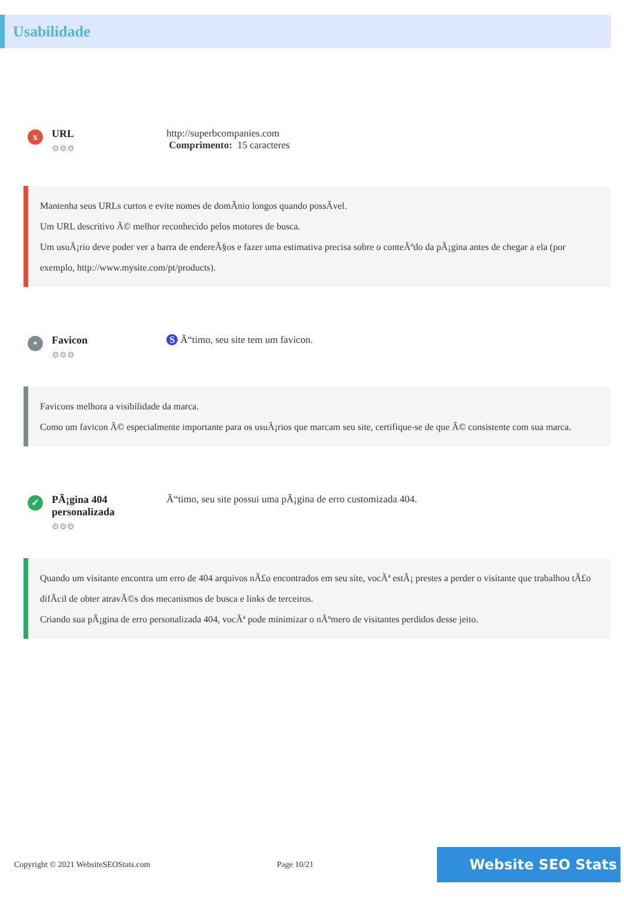Usabilidade
x
URL
⚙⚙⚙
http://superbcompanies.com
Comprimento: 15 caracteres
Mantenha seus URLs curtos e evite nomes de domÃnio longos quando possÃvel.
Um URL descritivo Ã© melhor reconhecido pelos motores de busca.
Um usuÃ¡rio deve poder ver a barra de endereÃ§os e fazer uma estimativa precisa sobre o conteÃºdo da pÃ¡gina antes de chegar a ela (por exemplo, http://www.mysite.com/pt/products).
•
Favicon
⚙⚙⚙
S Ã“timo, seu site tem um favicon.
Favicons melhora a visibilidade da marca.
Como um favicon Ã© especialmente importante para os usuÃ¡rios que marcam seu site, certifique-se de que Ã© consistente com sua marca.
✓
PÃ¡gina 404 personalizada
⚙⚙⚙
Ã“timo, seu site possui uma pÃ¡gina de erro customizada 404.
Quando um visitante encontra um erro de 404 arquivos nÃ£o encontrados em seu site, vocÃª estÃ¡ prestes a perder o visitante que trabalhou tÃ£o difÃcil de obter atravÃ©s dos mecanismos de busca e links de terceiros.
Criando sua pÃ¡gina de erro personalizada 404, vocÃª pode minimizar o nÃºmero de visitantes perdidos desse jeito.
Copyright © 2021 WebsiteSEOStats.com Page 10/21 Website SEO Stats